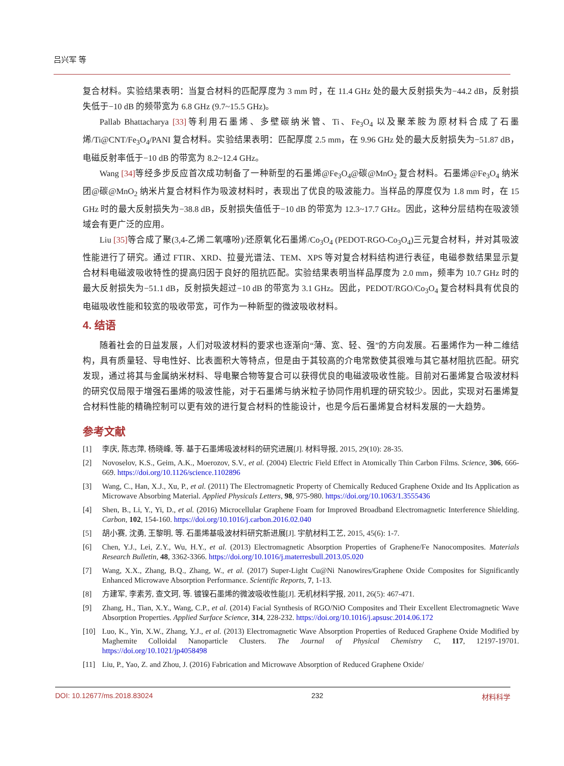吕兴军 等
复合材料。实验结果表明：当复合材料的匹配厚度为 3 mm 时，在 11.4 GHz 处的最大反射损失为−44.2 dB，反射损失低于−10 dB 的频带宽为 6.8 GHz (9.7~15.5 GHz)。
Pallab Bhattacharya [33] 等利用石墨烯、多壁碳纳米管、Ti、Fe<sub>3</sub>O<sub>4</sub> 以及聚苯胺为原材料合成了石墨烯/Ti@CNT/Fe<sub>3</sub>O<sub>4</sub>/PANI 复合材料。实验结果表明：匹配厚度 2.5 mm，在 9.96 GHz 处的最大反射损失为−51.87 dB，电磁反射率低于−10 dB 的带宽为 8.2~12.4 GHz。
Wang [34] 等经多步反应首次成功制备了一种新型的石墨烯@Fe<sub>3</sub>O<sub>4</sub>@碳@MnO<sub>2</sub> 复合材料。石墨烯@Fe<sub>3</sub>O<sub>4</sub> 纳米团@碳@MnO<sub>2</sub> 纳米片复合材料作为吸波材料时，表现出了优良的吸波能力。当样品的厚度仅为 1.8 mm 时，在 15 GHz 时的最大反射损失为−38.8 dB，反射损失值低于−10 dB 的带宽为 12.3~17.7 GHz。因此，这种分层结构在吸波领域会有更广泛的应用。
Liu [35] 等合成了聚(3,4-乙烯二氧噻吩)/还原氧化石墨烯/Co<sub>3</sub>O<sub>4</sub> (PEDOT-RGO-Co<sub>3</sub>O<sub>4</sub>)三元复合材料，并对其吸波性能进行了研究。通过 FTIR、XRD、拉曼光谱法、TEM、XPS 等对复合材料结构进行表征，电磁参数结果显示复合材料电磁波吸收特性的提高归因于良好的阻抗匹配。实验结果表明当样品厚度为 2.0 mm，频率为 10.7 GHz 时的最大反射损失为−51.1 dB，反射损失超过−10 dB 的带宽为 3.1 GHz。因此，PEDOT/RGO/Co<sub>3</sub>O<sub>4</sub> 复合材料具有优良的电磁吸收性能和较宽的吸收带宽，可作为一种新型的微波吸收材料。
4. 结语
随着社会的日益发展，人们对吸波材料的要求也逐渐向“薄、宽、轻、强”的方向发展。石墨烯作为一种二维结构，具有质量轻、导电性好、比表面积大等特点，但是由于其较高的介电常数使其很难与其它基材阻抗匹配。研究发现，通过将其与金属纳米材料、导电聚合物等复合可以获得优良的电磁波吸收性能。目前对石墨烯复合吸波材料的研究仅局限于增强石墨烯的吸波性能，对于石墨烯与纳米粒子协同作用机理的研究较少。因此，实现对石墨烯复合材料性能的精确控制可以更有效的进行复合材料的性能设计，也是今后石墨烯复合材料发展的一大趋势。
参考文献
[1] 李庆, 陈志萍, 杨晓峰, 等. 基于石墨烯吸波材料的研究进展[J]. 材料导报, 2015, 29(10): 28-35.
[2] Novoselov, K.S., Geim, A.K., Moerozov, S.V., et al. (2004) Electric Field Effect in Atomically Thin Carbon Films. Science, 306, 666-669. https://doi.org/10.1126/science.1102896
[3] Wang, C., Han, X.J., Xu, P., et al. (2011) The Electromagnetic Property of Chemically Reduced Graphene Oxide and Its Application as Microwave Absorbing Material. Applied Physicals Letters, 98, 975-980. https://doi.org/10.1063/1.3555436
[4] Shen, B., Li, Y., Yi, D., et al. (2016) Microcellular Graphene Foam for Improved Broadband Electromagnetic Interference Shielding. Carbon, 102, 154-160. https://doi.org/10.1016/j.carbon.2016.02.040
[5] 胡小赛, 沈勇, 王黎明, 等. 石墨烯基吸波材料研究新进展[J]. 宇航材料工艺, 2015, 45(6): 1-7.
[6] Chen, Y.J., Lei, Z.Y., Wu, H.Y., et al. (2013) Electromagnetic Absorption Properties of Graphene/Fe Nanocomposites. Materials Research Bulletin, 48, 3362-3366. https://doi.org/10.1016/j.materresbull.2013.05.020
[7] Wang, X.X., Zhang, B.Q., Zhang, W., et al. (2017) Super-Light Cu@Ni Nanowires/Graphene Oxide Composites for Significantly Enhanced Microwave Absorption Performance. Scientific Reports, 7, 1-13.
[8] 方建军, 李素芳, 查文珂, 等. 镀镍石墨烯的微波吸收性能[J]. 无机材料学报, 2011, 26(5): 467-471.
[9] Zhang, H., Tian, X.Y., Wang, C.P., et al. (2014) Facial Synthesis of RGO/NiO Composites and Their Excellent Electromagnetic Wave Absorption Properties. Applied Surface Science, 314, 228-232. https://doi.org/10.1016/j.apsusc.2014.06.172
[10] Luo, K., Yin, X.W., Zhang, Y.J., et al. (2013) Electromagnetic Wave Absorption Properties of Reduced Graphene Oxide Modified by Maghemite Colloidal Nanoparticle Clusters. The Journal of Physical Chemistry C, 117, 12197-19701. https://doi.org/10.1021/jp4058498
[11] Liu, P., Yao, Z. and Zhou, J. (2016) Fabrication and Microwave Absorption of Reduced Graphene Oxide/
DOI: 10.12677/ms.2018.83024 232 材料科学